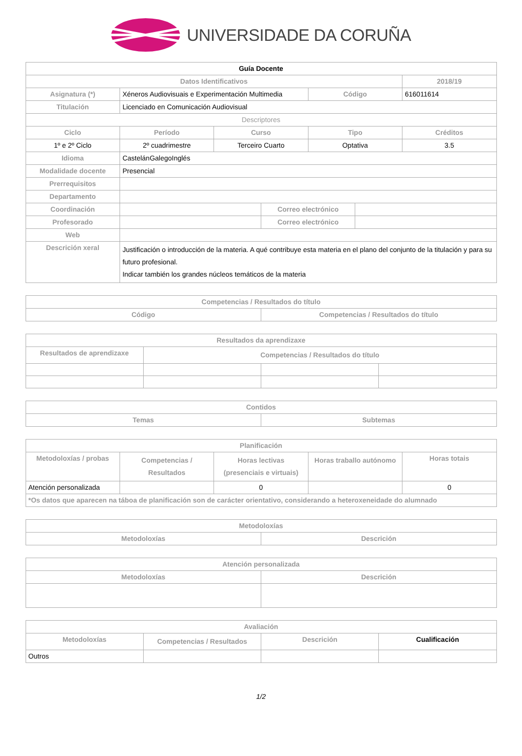UNIVERSIDADE DA CORUÑA
| Guía Docente | | | | | | |
| Datos Identificativos | | | | | | 2018/19 |
| Asignatura (*) | Xéneros Audiovisuais e Experimentación Multimedia | | | Código | | 616011614 |
| Titulación | Licenciado en Comunicación Audiovisual | | | | | |
| Descriptores | | | | | | |
| Ciclo | Período | Curso | | Tipo | | Créditos |
| 1º e 2º Ciclo | 2º cuadrimestre | Terceiro Cuarto | | Optativa | | 3.5 |
| Idioma | CastelánGalegoInglés | | | | | |
| Modalidade docente | Presencial | | | | | |
| Prerrequisitos | | | | | | |
| Departamento | | | | | | |
| Coordinación | | | Correo electrónico | | | |
| Profesorado | | | Correo electrónico | | | |
| Web | | | | | | |
| Descrición xeral | Justificación o introducción de la materia. A qué contribuye esta materia en el plano del conjunto de la titulación y para su futuro profesional. Indicar también los grandes núcleos temáticos de la materia | | | | | |
| Competencias / Resultados do título | |
| --- | --- |
| Código | Competencias / Resultados do título |
| Resultados da aprendizaxe | | | |
| --- | --- | --- | --- |
| Resultados de aprendizaxe | Competencias / Resultados do título | | |
| Contidos | |
| --- | --- |
| Temas | Subtemas |
| Planificación | | | | |
| --- | --- | --- | --- | --- |
| Metodoloxías / probas | Competencias / Resultados | Horas lectivas (presenciais e virtuais) | Horas traballo autónomo | Horas totais |
| Atención personalizada | | 0 | | 0 |
| *Os datos que aparecen na táboa de planificación son de carácter orientativo, considerando a heteroxeneidade do alumnado | | | | |
| Metodoloxías | |
| --- | --- |
| Metodoloxías | Descrición |
| Atención personalizada | |
| --- | --- |
| Metodoloxías | Descrición |
| Avaliación | | | |
| --- | --- | --- | --- |
| Metodoloxías | Competencias / Resultados | Descrición | Cualificación |
| Outros | | | |
1/2